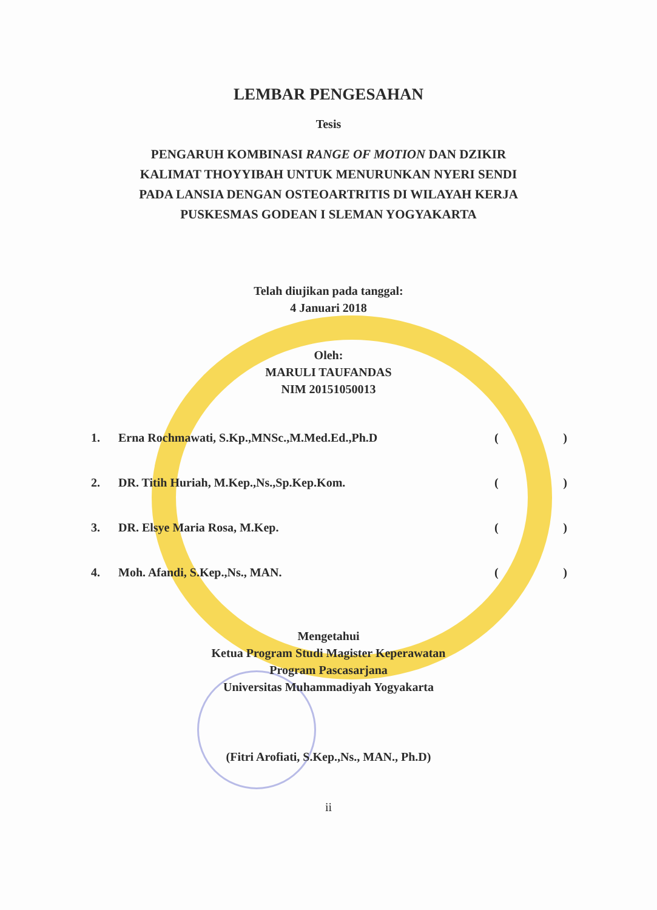LEMBAR PENGESAHAN
Tesis
PENGARUH KOMBINASI RANGE OF MOTION DAN DZIKIR
KALIMAT THOYYIBAH UNTUK MENURUNKAN NYERI SENDI
PADA LANSIA DENGAN OSTEOARTRITIS DI WILAYAH KERJA
PUSKESMAS GODEAN I SLEMAN YOGYAKARTA
Telah diujikan pada tanggal:
4 Januari 2018
Oleh:
MARULI TAUFANDAS
NIM 20151050013
1. Erna Rochmawati, S.Kp.,MNSc.,M.Med.Ed.,Ph.D ()
2. DR. Titih Huriah, M.Kep.,Ns.,Sp.Kep.Kom. ()
3. DR. Elsye Maria Rosa, M.Kep. ()
4. Moh. Afandi, S.Kep.,Ns., MAN. ()
Mengetahui
Ketua Program Studi Magister Keperawatan
Program Pascasarjana
Universitas Muhammadiyah Yogyakarta
(Fitri Arofiati, S.Kep.,Ns., MAN., Ph.D)
ii